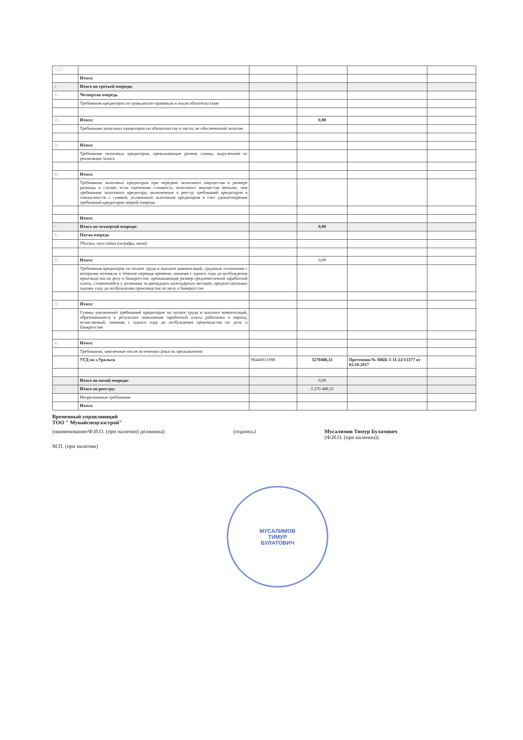| 3.2.1 | | | | | |
| | Итого: | | | | |
| 4 | Итого по третьей очереди: | | | | |
| 1) | Четвертая очередь | | | | |
| | Требования кредиторов по гражданско-правовым и иным обязательствам | | | | |
| 2) | Итого: | | 0,00 | | |
| | Требования залоговых кредиторов по обязательству в части, не обеспеченной залогом | | | | |
| 3) | Итого: | | | | |
| | Требования залоговых кредиторов, превышающие размер суммы, вырученной от реализации залога | | | | |
| 4) | Итого: | | | | |
| | Требования залоговых кредиторов при передаче залогового имущества в размере разницы в случае, если оценочная стоимость залогового имущества меньше, чем требования залогового кредитора, включенные в реестр требований кредиторов в совокупности с суммой, уплаченной залоговым кредитором в счет удовлетворения требований кредиторов первой очереди | | | | |
| | Итого: | | | | |
| 5 | Итого по четвертой очереди: | | 0,00 | | |
| 1) | Пятая очередь | | | | |
| | Убытки, неустойки (штрафы, пени) | | | | |
| 2) | Итого: | | 0,00 | | |
| | Требования кредиторов по оплате труда и выплате компенсаций, трудовые отношения с которыми возникли в течение периода времени, начиная с одного года до возбуждения производства по делу о банкротстве, превышающие размер среднемесячной заработной платы, сложившейся у должника за двенадцать календарных месяцев, предшествующих одному году до возбуждения производства по делу о банкротстве | | | | |
| 3) | Итого: | | | | |
| | Суммы увеличений требований кредиторов по оплате труда и выплате компенсаций, образовавшиеся в результате повышения заработной платы работника в период, исчисляемый, начиная с одного года до возбуждения производства по делу о банкротстве | | | | |
| 4) | Итого: | | | | |
| | Требования, заявленные после истечения срока их предъявления | | | | |
| | УГД по г.Уральск | 90440011898 | 3270488,31 | Претензия № МКБ-1-11-22/13377 от 02.10.2017 | |
| | Итого по пятой очереди: | | 0,00 | | |
| 6 | Итого по реестру: | | 3 270 488,31 | | |
| | Непризнанные требования | | | | |
| | Итого: | | | | |
Временный управляющий
ТОО " Мунайспецгазстрой"
(наименование/Ф.И.О. (при наличии) должника) (подпись) Мусалимов Тимур Булатович
(Ф.И.О. (при наличии))
М.П. (при наличии)
МУСАЛИМОВ
ТИМУР
БУЛАТОВИЧ